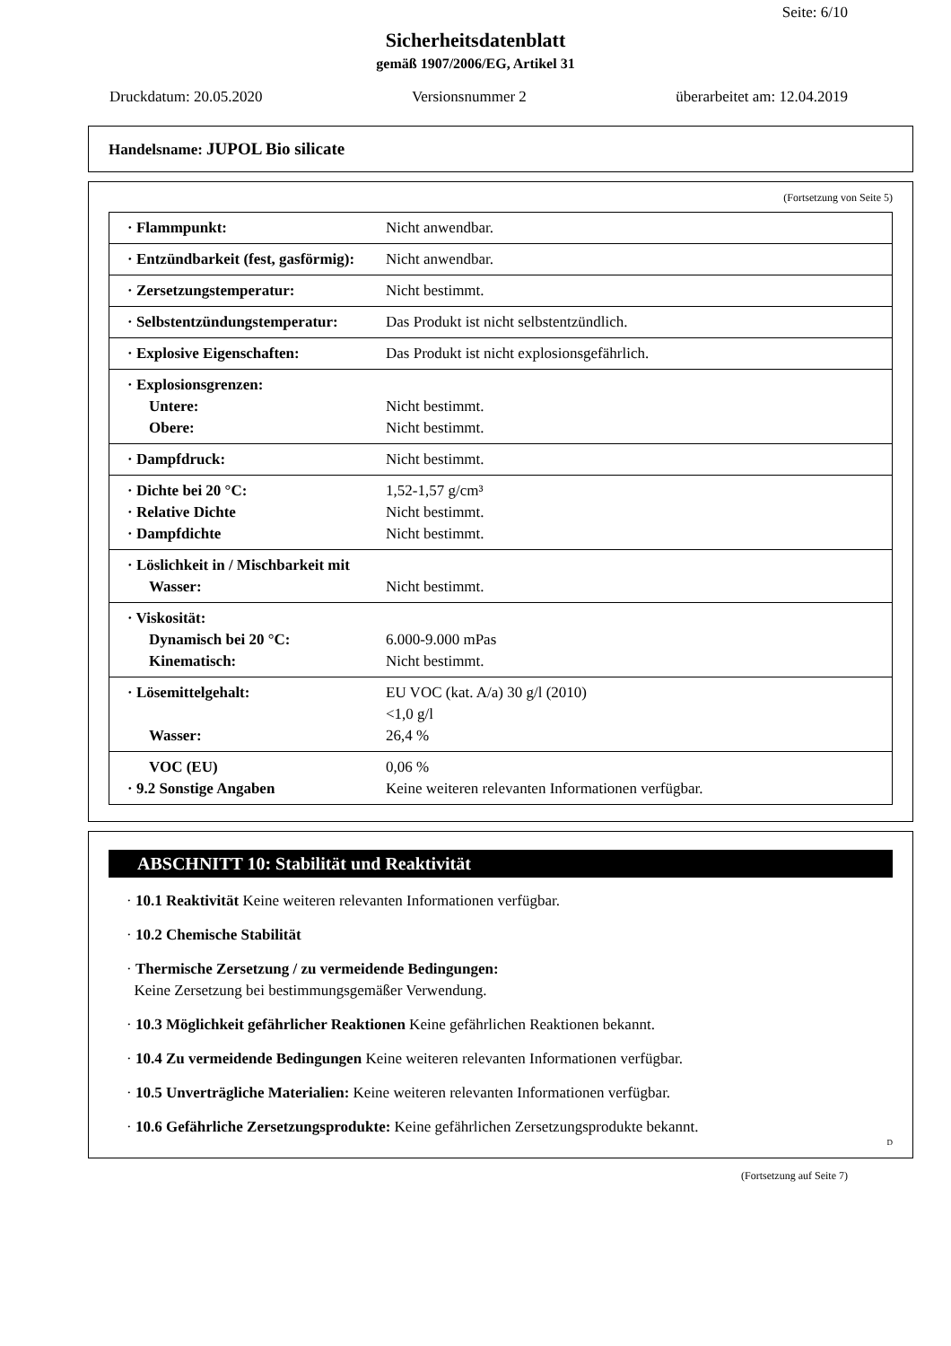Seite: 6/10
Sicherheitsdatenblatt
gemäß 1907/2006/EG, Artikel 31
Druckdatum: 20.05.2020 Versionsnummer 2 überarbeitet am: 12.04.2019
Handelsname: JUPOL Bio silicate
(Fortsetzung von Seite 5)
| · Flammpunkt: | Nicht anwendbar. |
| · Entzündbarkeit (fest, gasförmig): | Nicht anwendbar. |
| · Zersetzungstemperatur: | Nicht bestimmt. |
| · Selbstentzündungstemperatur: | Das Produkt ist nicht selbstentzündlich. |
| · Explosive Eigenschaften: | Das Produkt ist nicht explosionsgefährlich. |
| · Explosionsgrenzen: Untere: Obere: | Nicht bestimmt. Nicht bestimmt. |
| · Dampfdruck: | Nicht bestimmt. |
| · Dichte bei 20 °C: · Relative Dichte · Dampfdichte | 1,52-1,57 g/cm³ Nicht bestimmt. Nicht bestimmt. |
| · Löslichkeit in / Mischbarkeit mit Wasser: | Nicht bestimmt. |
| · Viskosität: Dynamisch bei 20 °C: Kinematisch: | 6.000-9.000 mPas Nicht bestimmt. |
| · Lösemittelgehalt: Wasser: | EU VOC (kat. A/a) 30 g/l (2010) <1,0 g/l 26,4 % |
| VOC (EU) · 9.2 Sonstige Angaben | 0,06 % Keine weiteren relevanten Informationen verfügbar. |
ABSCHNITT 10: Stabilität und Reaktivität
· 10.1 Reaktivität Keine weiteren relevanten Informationen verfügbar.
· 10.2 Chemische Stabilität
· Thermische Zersetzung / zu vermeidende Bedingungen:
Keine Zersetzung bei bestimmungsgemäßer Verwendung.
· 10.3 Möglichkeit gefährlicher Reaktionen Keine gefährlichen Reaktionen bekannt.
· 10.4 Zu vermeidende Bedingungen Keine weiteren relevanten Informationen verfügbar.
· 10.5 Unverträgliche Materialien: Keine weiteren relevanten Informationen verfügbar.
· 10.6 Gefährliche Zersetzungsprodukte: Keine gefährlichen Zersetzungsprodukte bekannt.
D
(Fortsetzung auf Seite 7)